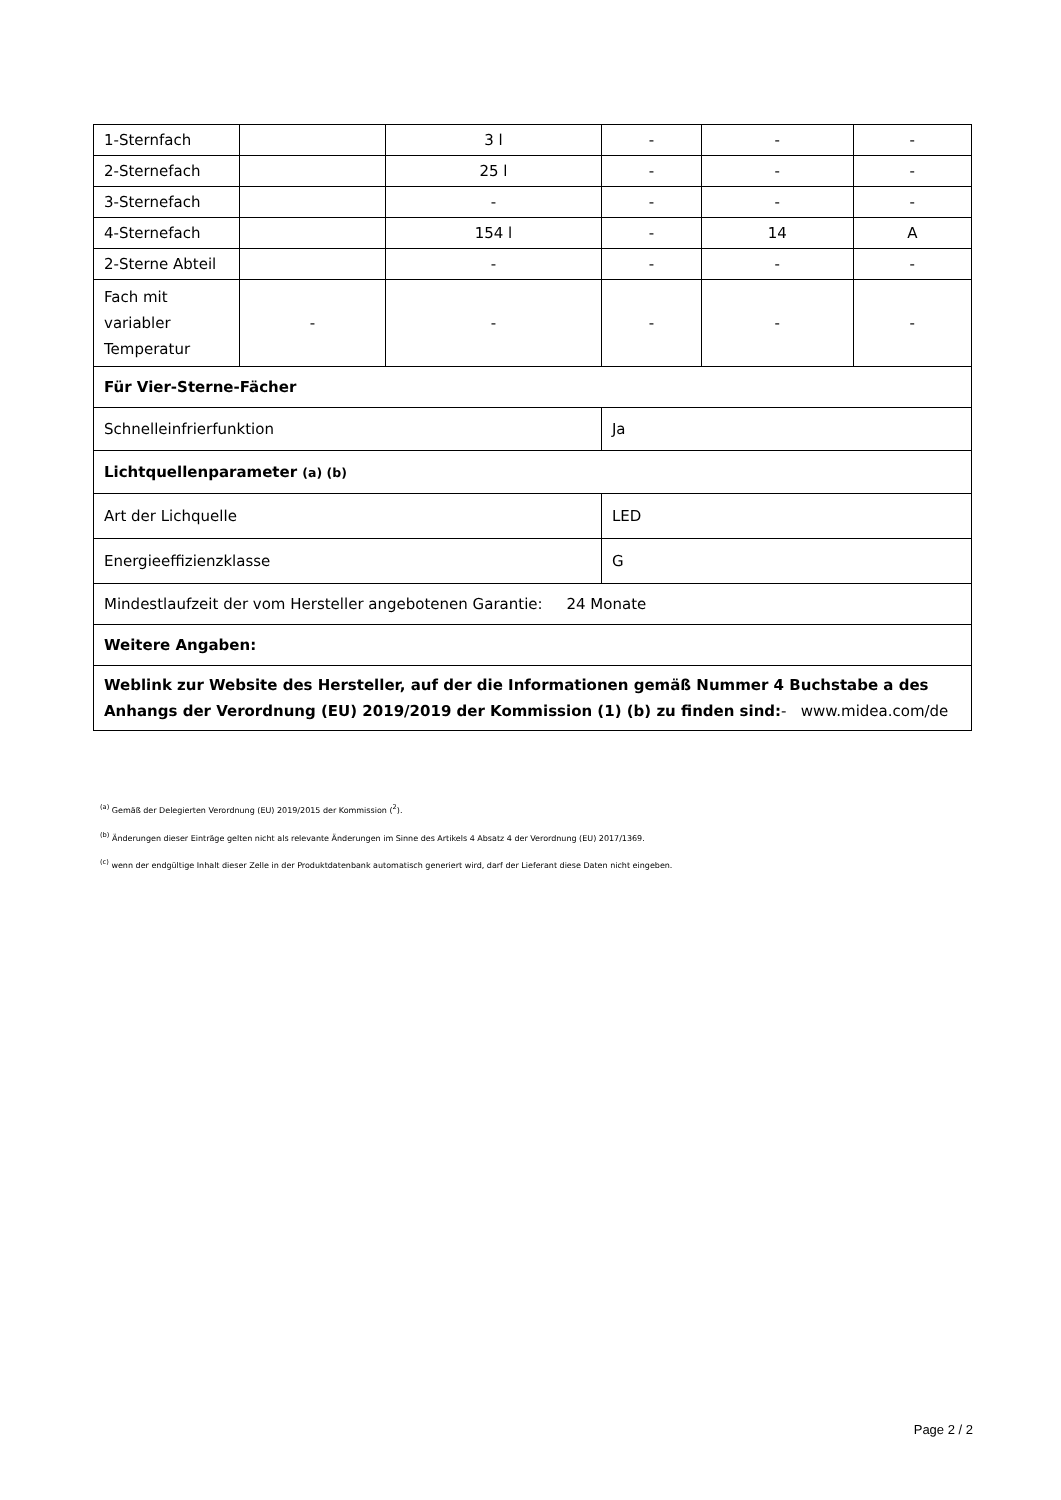| 1-Sternfach | | 3 l | - | - | - |
| 2-Sternefach | | 25 l | - | - | - |
| 3-Sternefach | | - | - | - | - |
| 4-Sternefach | | 154 l | - | 14 | A |
| 2-Sterne Abteil | | - | - | - | - |
| Fach mit variabler Temperatur | - | - | - | - | - |
| Für Vier-Sterne-Fächer | | | | | |
| Schnelleinfrierfunktion | | | Ja | | |
| Lichtquellenparameter (a) (b) | | | | | |
| Art der Lichquelle | | | LED | | |
| Energieeffizienzklasse | | | G | | |
| Mindestlaufzeit der vom Hersteller angebotenen Garantie: 24 Monate | | | | | |
| Weitere Angaben: | | | | | |
| Weblink zur Website des Hersteller, auf der die Informationen gemäß Nummer 4 Buchstabe a des Anhangs der Verordnung (EU) 2019/2019 der Kommission (1) (b) zu finden sind: - www.midea.com/de | | | | | |
<sup>(a)</sup> Gemäß der Delegierten Verordnung (EU) 2019/2015 der Kommission (<sup>2</sup>).
<sup>(b)</sup> Änderungen dieser Einträge gelten nicht als relevante Änderungen im Sinne des Artikels 4 Absatz 4 der Verordnung (EU) 2017/1369.
<sup>(c)</sup> wenn der endgültige Inhalt dieser Zelle in der Produktdatenbank automatisch generiert wird, darf der Lieferant diese Daten nicht eingeben.
Page 2 / 2